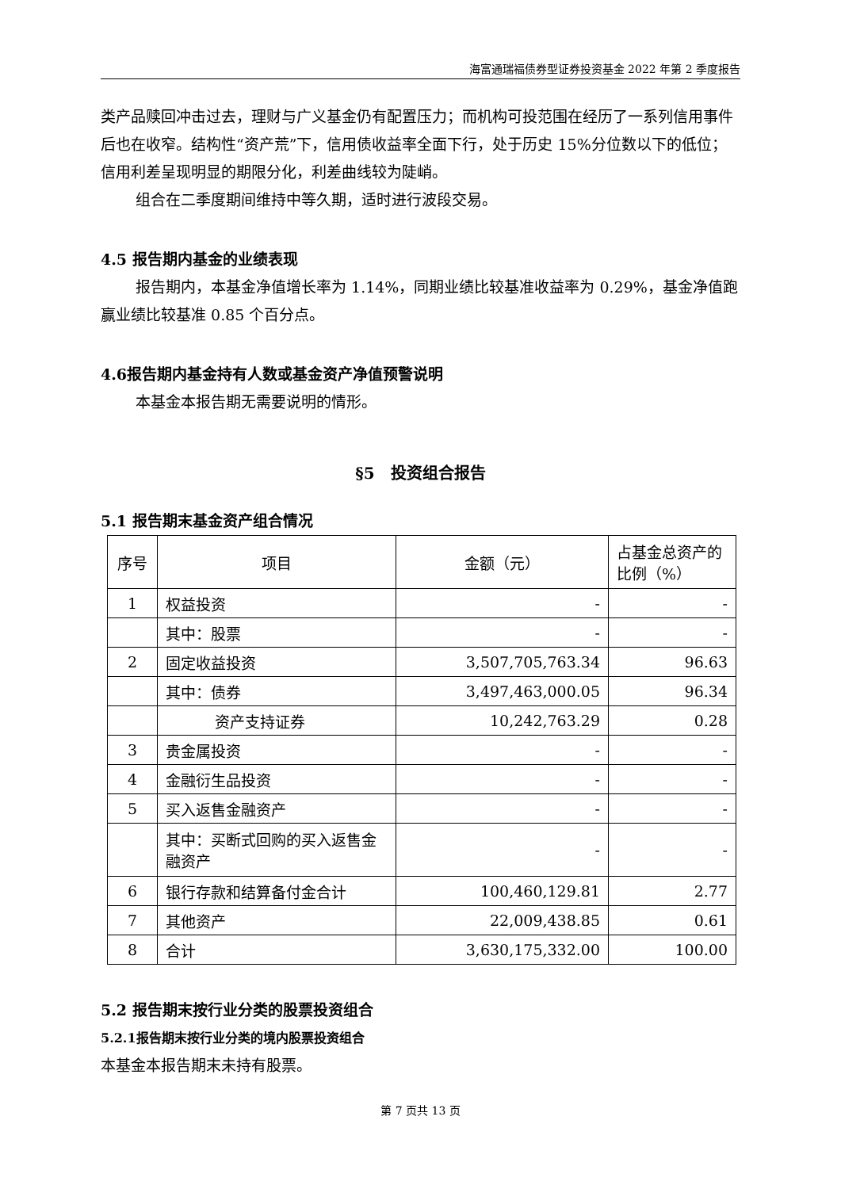海富通瑞福债券型证券投资基金 2022 年第 2 季度报告
类产品赎回冲击过去，理财与广义基金仍有配置压力；而机构可投范围在经历了一系列信用事件后也在收窄。结构性“资产荒”下，信用债收益率全面下行，处于历史 15%分位数以下的低位；信用利差呈现明显的期限分化，利差曲线较为陡峭。
组合在二季度期间维持中等久期，适时进行波段交易。
4.5 报告期内基金的业绩表现
报告期内，本基金净值增长率为 1.14%，同期业绩比较基准收益率为 0.29%，基金净值跑赢业绩比较基准 0.85 个百分点。
4.6报告期内基金持有人数或基金资产净值预警说明
本基金本报告期无需要说明的情形。
§5　投资组合报告
5.1 报告期末基金资产组合情况
| 序号 | 项目 | 金额（元） | 占基金总资产的比例（%） |
| --- | --- | --- | --- |
| 1 | 权益投资 | - | - |
| | 其中：股票 | - | - |
| 2 | 固定收益投资 | 3,507,705,763.34 | 96.63 |
| | 其中：债券 | 3,497,463,000.05 | 96.34 |
| | 资产支持证券 | 10,242,763.29 | 0.28 |
| 3 | 贵金属投资 | - | - |
| 4 | 金融衍生品投资 | - | - |
| 5 | 买入返售金融资产 | - | - |
| | 其中：买断式回购的买入返售金融资产 | - | - |
| 6 | 银行存款和结算备付金合计 | 100,460,129.81 | 2.77 |
| 7 | 其他资产 | 22,009,438.85 | 0.61 |
| 8 | 合计 | 3,630,175,332.00 | 100.00 |
5.2 报告期末按行业分类的股票投资组合
5.2.1报告期末按行业分类的境内股票投资组合
本基金本报告期末未持有股票。
第 7 页共 13 页